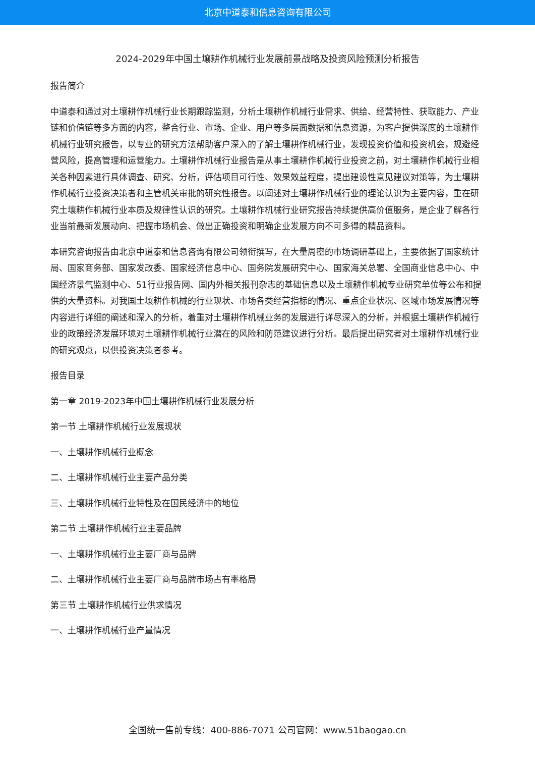北京中道泰和信息咨询有限公司
2024-2029年中国土壤耕作机械行业发展前景战略及投资风险预测分析报告
报告简介
中道泰和通过对土壤耕作机械行业长期跟踪监测，分析土壤耕作机械行业需求、供给、经营特性、获取能力、产业链和价值链等多方面的内容，整合行业、市场、企业、用户等多层面数据和信息资源，为客户提供深度的土壤耕作机械行业研究报告，以专业的研究方法帮助客户深入的了解土壤耕作机械行业，发现投资价值和投资机会，规避经营风险，提高管理和运营能力。土壤耕作机械行业报告是从事土壤耕作机械行业投资之前，对土壤耕作机械行业相关各种因素进行具体调查、研究、分析，评估项目可行性、效果效益程度，提出建设性意见建议对策等，为土壤耕作机械行业投资决策者和主管机关审批的研究性报告。以阐述对土壤耕作机械行业的理论认识为主要内容，重在研究土壤耕作机械行业本质及规律性认识的研究。土壤耕作机械行业研究报告持续提供高价值服务，是企业了解各行业当前最新发展动向、把握市场机会、做出正确投资和明确企业发展方向不可多得的精品资料。
本研究咨询报告由北京中道泰和信息咨询有限公司领衔撰写，在大量周密的市场调研基础上，主要依据了国家统计局、国家商务部、国家发改委、国家经济信息中心、国务院发展研究中心、国家海关总署、全国商业信息中心、中国经济景气监测中心、51行业报告网、国内外相关报刊杂志的基础信息以及土壤耕作机械专业研究单位等公布和提供的大量资料。对我国土壤耕作机械的行业现状、市场各类经营指标的情况、重点企业状况、区域市场发展情况等内容进行详细的阐述和深入的分析，着重对土壤耕作机械业务的发展进行详尽深入的分析，并根据土壤耕作机械行业的政策经济发展环境对土壤耕作机械行业潜在的风险和防范建议进行分析。最后提出研究者对土壤耕作机械行业的研究观点，以供投资决策者参考。
报告目录
第一章 2019-2023年中国土壤耕作机械行业发展分析
第一节 土壤耕作机械行业发展现状
一、土壤耕作机械行业概念
二、土壤耕作机械行业主要产品分类
三、土壤耕作机械行业特性及在国民经济中的地位
第二节 土壤耕作机械行业主要品牌
一、土壤耕作机械行业主要厂商与品牌
二、土壤耕作机械行业主要厂商与品牌市场占有率格局
第三节 土壤耕作机械行业供求情况
一、土壤耕作机械行业产量情况
全国统一售前专线：400-886-7071 公司官网：www.51baogao.cn